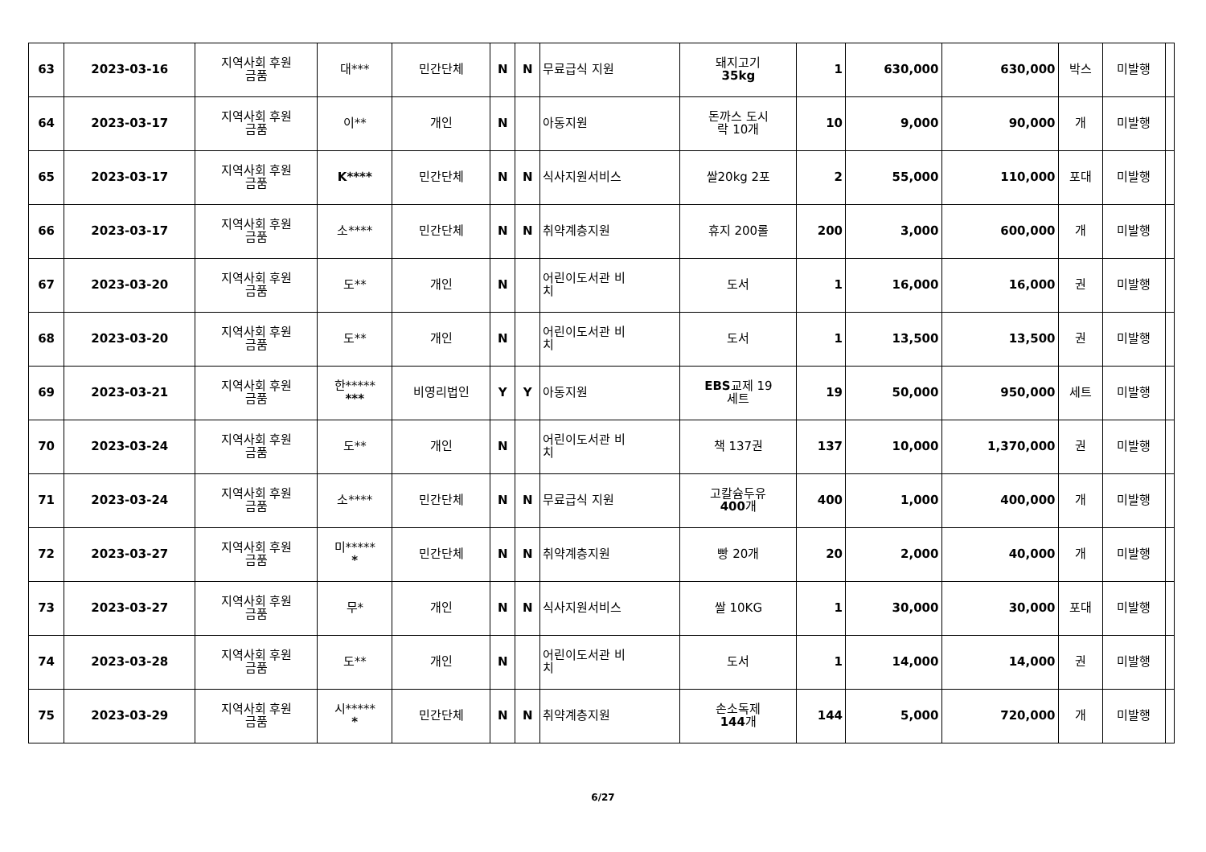| 63 | 2023-03-16 | 지역사회 후원 금품 | 대*** | 민간단체 | N | N | 무료급식 지원 | 돼지고기 35kg | 1 | 630,000 | 630,000 | 박스 | 미발행 | |
| 64 | 2023-03-17 | 지역사회 후원 금품 | 이** | 개인 | N | | 아동지원 | 돈까스 도시 락 10개 | 10 | 9,000 | 90,000 | 개 | 미발행 | |
| 65 | 2023-03-17 | 지역사회 후원 금품 | K**** | 민간단체 | N | N | 식사지원서비스 | 쌀20kg 2포 | 2 | 55,000 | 110,000 | 포대 | 미발행 | |
| 66 | 2023-03-17 | 지역사회 후원 금품 | 소**** | 민간단체 | N | N | 취약계층지원 | 휴지 200롤 | 200 | 3,000 | 600,000 | 개 | 미발행 | |
| 67 | 2023-03-20 | 지역사회 후원 금품 | 도** | 개인 | N | | 어린이도서관 비 치 | 도서 | 1 | 16,000 | 16,000 | 권 | 미발행 | |
| 68 | 2023-03-20 | 지역사회 후원 금품 | 도** | 개인 | N | | 어린이도서관 비 치 | 도서 | 1 | 13,500 | 13,500 | 권 | 미발행 | |
| 69 | 2023-03-21 | 지역사회 후원 금품 | 한***** *** | 비영리법인 | Y | Y | 아동지원 | EBS 교제 19 세트 | 19 | 50,000 | 950,000 | 세트 | 미발행 | |
| 70 | 2023-03-24 | 지역사회 후원 금품 | 도** | 개인 | N | | 어린이도서관 비 치 | 책 137권 | 137 | 10,000 | 1,370,000 | 권 | 미발행 | |
| 71 | 2023-03-24 | 지역사회 후원 금품 | 소**** | 민간단체 | N | N | 무료급식 지원 | 고칼슘두유 400 개 | 400 | 1,000 | 400,000 | 개 | 미발행 | |
| 72 | 2023-03-27 | 지역사회 후원 금품 | 미***** * | 민간단체 | N | N | 취약계층지원 | 빵 20개 | 20 | 2,000 | 40,000 | 개 | 미발행 | |
| 73 | 2023-03-27 | 지역사회 후원 금품 | 무* | 개인 | N | N | 식사지원서비스 | 쌀 10KG | 1 | 30,000 | 30,000 | 포대 | 미발행 | |
| 74 | 2023-03-28 | 지역사회 후원 금품 | 도** | 개인 | N | | 어린이도서관 비 치 | 도서 | 1 | 14,000 | 14,000 | 권 | 미발행 | |
| 75 | 2023-03-29 | 지역사회 후원 금품 | 시***** * | 민간단체 | N | N | 취약계층지원 | 손소독제 144 개 | 144 | 5,000 | 720,000 | 개 | 미발행 | |
6/27